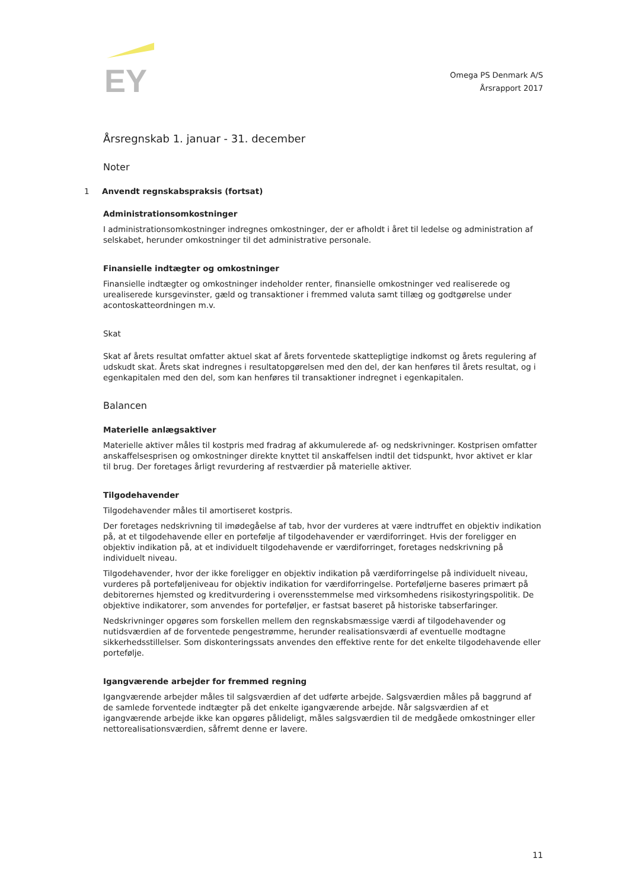EY
Omega PS Denmark A/S
Årsrapport 2017
Årsregnskab 1. januar - 31. december
Noter
1 Anvendt regnskabspraksis (fortsat)
Administrationsomkostninger
I administrationsomkostninger indregnes omkostninger, der er afholdt i året til ledelse og administration af selskabet, herunder omkostninger til det administrative personale.
Finansielle indtægter og omkostninger
Finansielle indtægter og omkostninger indeholder renter, finansielle omkostninger ved realiserede og urealiserede kursgevinster, gæld og transaktioner i fremmed valuta samt tillæg og godtgørelse under acontoskatteordningen m.v.
Skat
Skat af årets resultat omfatter aktuel skat af årets forventede skattepligtige indkomst og årets regulering af udskudt skat. Årets skat indregnes i resultatopgørelsen med den del, der kan henføres til årets resultat, og i egenkapitalen med den del, som kan henføres til transaktioner indregnet i egenkapitalen.
Balancen
Materielle anlægsaktiver
Materielle aktiver måles til kostpris med fradrag af akkumulerede af- og nedskrivninger. Kostprisen omfatter anskaffelsesprisen og omkostninger direkte knyttet til anskaffelsen indtil det tidspunkt, hvor aktivet er klar til brug. Der foretages årligt revurdering af restværdier på materielle aktiver.
Tilgodehavender
Tilgodehavender måles til amortiseret kostpris.
Der foretages nedskrivning til imødegåelse af tab, hvor der vurderes at være indtruffet en objektiv indikation på, at et tilgodehavende eller en portefølje af tilgodehavender er værdiforringet. Hvis der foreligger en objektiv indikation på, at et individuelt tilgodehavende er værdiforringet, foretages nedskrivning på individuelt niveau.
Tilgodehavender, hvor der ikke foreligger en objektiv indikation på værdiforringelse på individuelt niveau, vurderes på porteføljeniveau for objektiv indikation for værdiforringelse. Porteføljerne baseres primært på debitorernes hjemsted og kreditvurdering i overensstemmelse med virksomhedens risikostyringspolitik. De objektive indikatorer, som anvendes for porteføljer, er fastsat baseret på historiske tabserfaringer.
Nedskrivninger opgøres som forskellen mellem den regnskabsmæssige værdi af tilgodehavender og nutidsværdien af de forventede pengestrømme, herunder realisationsværdi af eventuelle modtagne sikkerhedsstillelser. Som diskonteringssats anvendes den effektive rente for det enkelte tilgodehavende eller portefølje.
Igangværende arbejder for fremmed regning
Igangværende arbejder måles til salgsværdien af det udførte arbejde. Salgsværdien måles på baggrund af de samlede forventede indtægter på det enkelte igangværende arbejde. Når salgsværdien af et igangværende arbejde ikke kan opgøres pålideligt, måles salgsværdien til de medgåede omkostninger eller nettorealisationsværdien, såfremt denne er lavere.
11